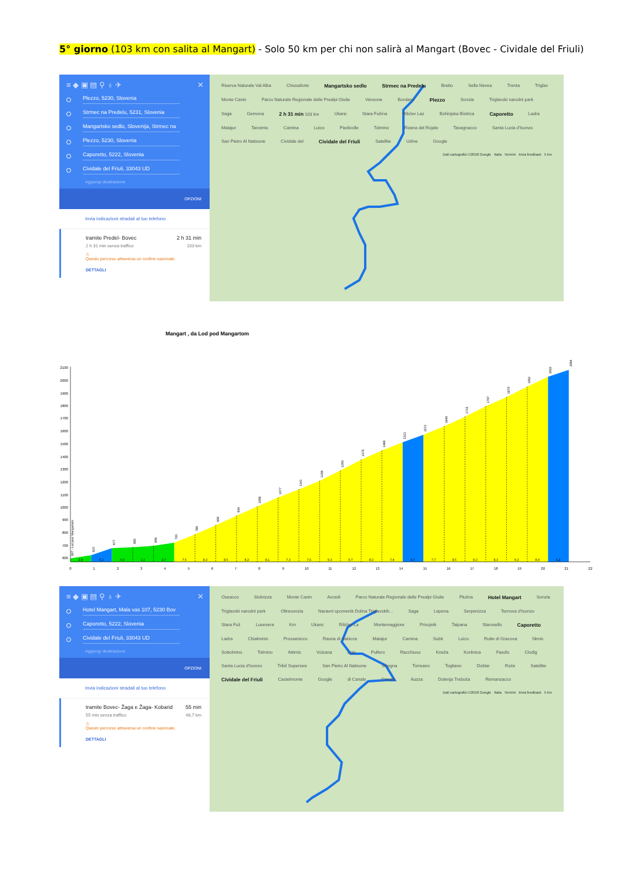5° giorno (103 km con salita al Mangart) - Solo 50 km per chi non salirà al Mangart (Bovec - Cividale del Friuli)
≡ ◆ ▣ ▤ ⚲ ♁ ✈ ✕
Plezzo, 5230, Slovenia
Strmec na Predelu, 5231, Slovenia
Mangartsko sedlo, Slovenija, Strmec na
Plezzo, 5230, Slovenia
Caporetto, 5222, Slovenia
Cividale del Friuli, 33043 UD
Aggiungi destinazione
OPZIONI
Invia indicazioni stradali al tuo telefono
tramite Predel- Bovec 2 h 31 min
2 h 31 min senza traffico 103 km
⚠
Questo percorso attraversa un confine nazionale.
DETTAGLI
Riserva Naturale Val Alba Chiusaforte Mangartsko sedlo Strmec na Predelu Bretto Sella Nevea Trenta Triglav Monte Canin Parco Naturale Regionale delle Prealpi Giulie Venzone Bordano Plezzo Sonzia Triglavski narodni park Saga Gemona 2 h 31 min 103 km Ukanc Stara Fužina Ribčev Laz Bohinjska Bistrica Caporetto Ladra Matajur Tarcento Camina Luico Piedicolle Tolmino Reana del Rojale Tavagnacco Santa Lucia d'Isonzo San Pietro Al Natisone Cividale del Cividale del Friuli Satellite Udine Google
Dati cartografici ©2018 Google Italia Termini Invia feedback 5 km
Mangart , da Lod pod Mangartom
2100
2000
1900
1800
1700
1600
1500
1400
1300
1200
1100
1000
900
800
700
600
0
1
2
3
4
5
6
7
8
9
10
11
12
13
14
15
16
17
18
19
20
21
22
2,8
6,2
0,9
1,3
2,7
7,5
8,3
8,5
8,2
8,1
7,3
7,6
9,3
9,7
8,3
7,4
6,7
7,7
8,5
9,3
8,3
9,3
8,9
6,2
597 - Lod pod Mangartom
622
677
685
696
720
786
859
934
1006
1077
1141
1208
1290
1375
1448
1513
1572
1640
1715
1797
1870
1952
2030
2084
≡ ◆ ▣ ▤ ⚲ ♁ ✈ ✕
Hotel Mangart, Mala vas 107, 5230 Bov
Caporetto, 5222, Slovenia
Cividale del Friuli, 33043 UD
Aggiungi destinazione
OPZIONI
Invia indicazioni stradali al tuo telefono
tramite Bovec- Žaga e Žaga- Kobarid 55 min
55 min senza traffico 48,7 km
⚠
Questo percorso attraversa un confine nazionale.
DETTAGLI
Oseacco Stolvizza Monte Canin Accedi Parco Naturale Regionale delle Prealpi Giulie Plužna Hotel Mangart Sonzia Triglavski narodni park Oltresonzia Naravni spomenik Dolina Triglavskih... Saga Lepena Serpenizza Ternova d'Isonzo Stara Fuž Lusevera Krn Ukanc Ribčev La Montemaggiore Prisojnik Taipana Starosello Caporetto Ladra Chialminis Prossenicco Rauna di Sabicce Matajur Camina Subit Luico Rutte di Gracova Nimis Sottolmino Tolmino Attimis Volzana Loje Pulfero Racchiuso Kneža Koritnica Faedis Clodig Santa Lucia d'Isonzo Tribil Superiore San Pietro Al Natisone Stregna Torreano Togliano Doblar Roče Satellite Cividale del Friuli Castelmonte Google di Canale Canale Auzza Dolenja Trebuša Remanzacco
Dati cartografici ©2018 Google Italia Termini Invia feedback 5 km